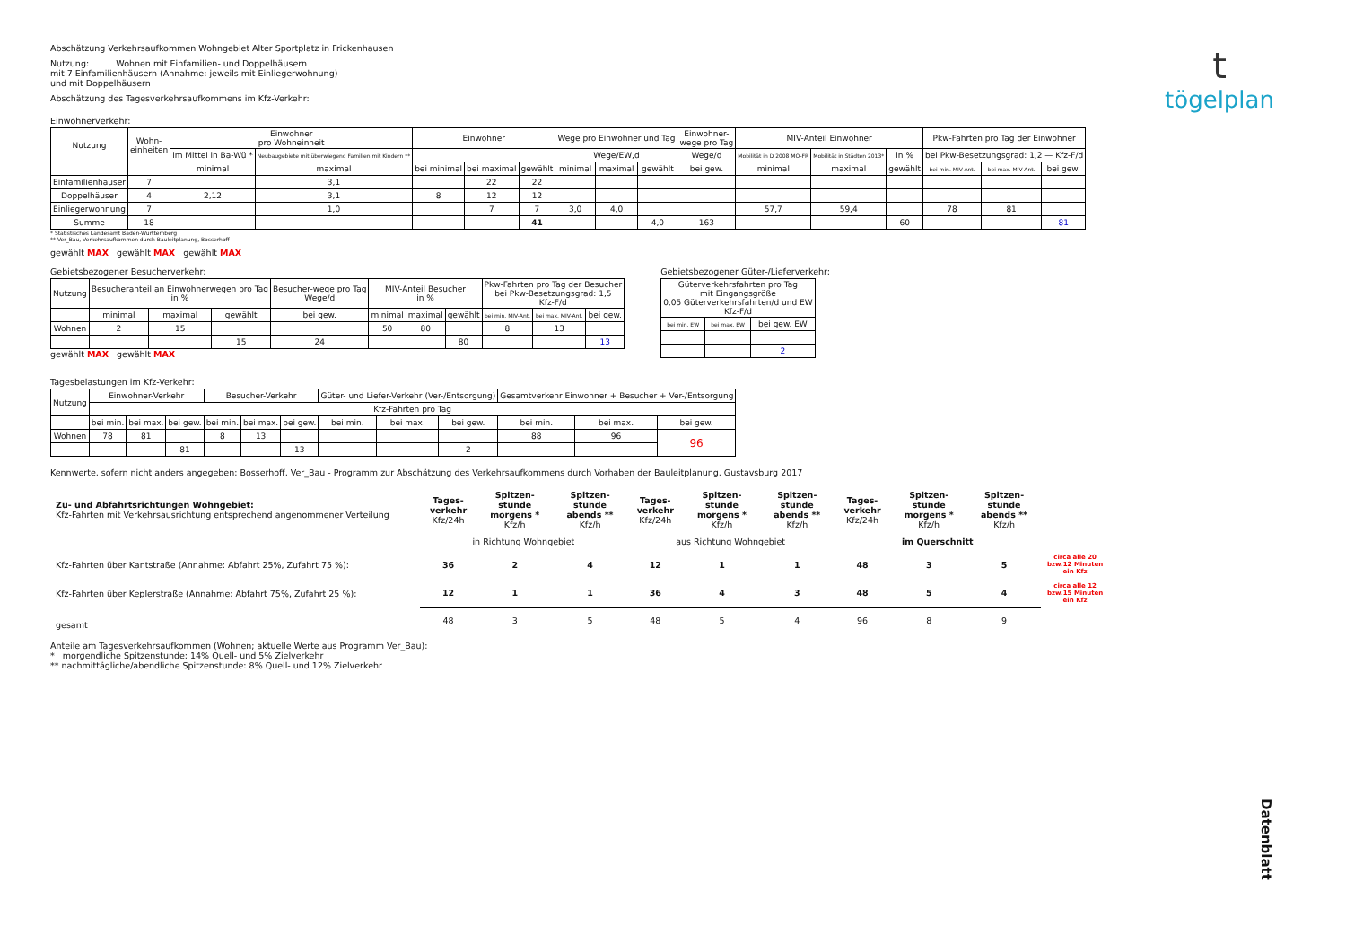t
tögelplan
Abschätzung Verkehrsaufkommen Wohngebiet Alter Sportplatz in Frickenhausen
Nutzung: Wohnen mit Einfamilien- und Doppelhäusern
mit 7 Einfamilienhäusern (Annahme: jeweils mit Einliegerwohnung)
und mit Doppelhäusern
Abschätzung des Tagesverkehrsaufkommens im Kfz-Verkehr:
Einwohnerverkehr:
| Nutzung | Wohn- einheiten | Einwohner pro Wohneinheit | | Einwohner | | | Wege pro Einwohner und Tag | | | Einwohner- wege pro Tag | MIV-Anteil Einwohner | | | Pkw-Fahrten pro Tag der Einwohner | | |
| --- | --- | --- | --- | --- | --- | --- | --- | --- | --- | --- | --- | --- | --- | --- | --- | --- |
| | | im Mittel in Ba-Wü * | Neubaugebiete mit überwiegend Familien mit Kindern ** | | | | Wege/EW,d | | | Wege/d | Mobilität in D 2008 MO-FR | Mobilität in Städten 2013* | in % | bei Pkw-Besetzungsgrad: 1,2 — Kfz-F/d | | |
| | | minimal | maximal | bei minimal | bei maximal | gewählt | minimal | maximal | gewählt | bei gew. | minimal | maximal | gewählt | bei min. MIV-Ant. | bei max. MIV-Ant. | bei gew. |
| Einfamilienhäuser | 7 | | 3,1 | | 22 | 22 | | | | | | | | | | |
| Doppelhäuser | 4 | 2,12 | 3,1 | 8 | 12 | 12 | | | | | | | | | | |
| Einliegerwohnung | 7 | | 1,0 | | 7 | 7 | 3,0 | 4,0 | | | 57,7 | 59,4 | | 78 | 81 | |
| Summe | 18 | | | | | 41 | | | 4,0 | 163 | | | 60 | | | 81 |
* Statistisches Landesamt Baden-Württemberg
** Ver_Bau, Verkehrsaufkommen durch Bauleitplanung, Bosserhoff
gewählt MAX gewählt MAX gewählt MAX
Gebietsbezogener Besucherverkehr:
| Nutzung | Besucheranteil an Einwohnerwegen pro Tag in % | | | Besucher-wege pro Tag Wege/d | MIV-Anteil Besucher in % | | | Pkw-Fahrten pro Tag der Besucher bei Pkw-Besetzungsgrad: 1,5 Kfz-F/d | | |
| --- | --- | --- | --- | --- | --- | --- | --- | --- | --- | --- |
| | minimal | maximal | gewählt | bei gew. | minimal | maximal | gewählt | bei min. MIV-Ant. | bei max. MIV-Ant. | bei gew. |
| Wohnen | 2 | 15 | | | 50 | 80 | | 8 | 13 | |
| | | | 15 | 24 | | | 80 | | | 13 |
gewählt MAX gewählt MAX
Gebietsbezogener Güter-/Lieferverkehr:
| Güterverkehrsfahrten pro Tag mit Eingangsgröße 0,05 Güterverkehrsfahrten/d und EW Kfz-F/d | | |
| --- | --- | --- |
| bei min. EW | bei max. EW | bei gew. EW |
| | | 2 |
Tagesbelastungen im Kfz-Verkehr:
| Nutzung | Einwohner-Verkehr | | | Besucher-Verkehr | | | Güter- und Liefer-Verkehr (Ver-/Entsorgung) | | | Gesamtverkehr Einwohner + Besucher + Ver-/Entsorgung | | |
| --- | --- | --- | --- | --- | --- | --- | --- | --- | --- | --- | --- | --- |
| | Kfz-Fahrten pro Tag | | | | | | | | | | | |
| | bei min. | bei max. | bei gew. | bei min. | bei max. | bei gew. | bei min. | bei max. | bei gew. | bei min. | bei max. | bei gew. |
| Wohnen | 78 | 81 | | 8 | 13 | | | | | 88 | 96 | 96 |
| | | | 81 | | | 13 | | | 2 | | | |
Kennwerte, sofern nicht anders angegeben: Bosserhoff, Ver_Bau - Programm zur Abschätzung des Verkehrsaufkommens durch Vorhaben der Bauleitplanung, Gustavsburg 2017
| Zu- und Abfahrtsrichtungen Wohngebiet: Kfz-Fahrten mit Verkehrsausrichtung entsprechend angenommener Verteilung | Tages-verkehr Kfz/24h | Spitzen-stunde morgens * Kfz/h | Spitzen-stunde abends ** Kfz/h | Tages-verkehr Kfz/24h | Spitzen-stunde morgens * Kfz/h | Spitzen-stunde abends ** Kfz/h | Tages-verkehr Kfz/24h | Spitzen-stunde morgens * Kfz/h | Spitzen-stunde abends ** Kfz/h | |
| | in Richtung Wohngebiet | | | aus Richtung Wohngebiet | | | im Querschnitt | | | |
| Kfz-Fahrten über Kantstraße (Annahme: Abfahrt 25%, Zufahrt 75 %): | 36 | 2 | 4 | 12 | 1 | 1 | 48 | 3 | 5 | circa alle 20 bzw.12 Minuten ein Kfz |
| Kfz-Fahrten über Keplerstraße (Annahme: Abfahrt 75%, Zufahrt 25 %): | 12 | 1 | 1 | 36 | 4 | 3 | 48 | 5 | 4 | circa alle 12 bzw.15 Minuten ein Kfz |
| gesamt | 48 | 3 | 5 | 48 | 5 | 4 | 96 | 8 | 9 | |
Anteile am Tagesverkehrsaufkommen (Wohnen; aktuelle Werte aus Programm Ver_Bau):
* morgendliche Spitzenstunde: 14% Quell- und 5% Zielverkehr
** nachmittägliche/abendliche Spitzenstunde: 8% Quell- und 12% Zielverkehr
Datenblatt